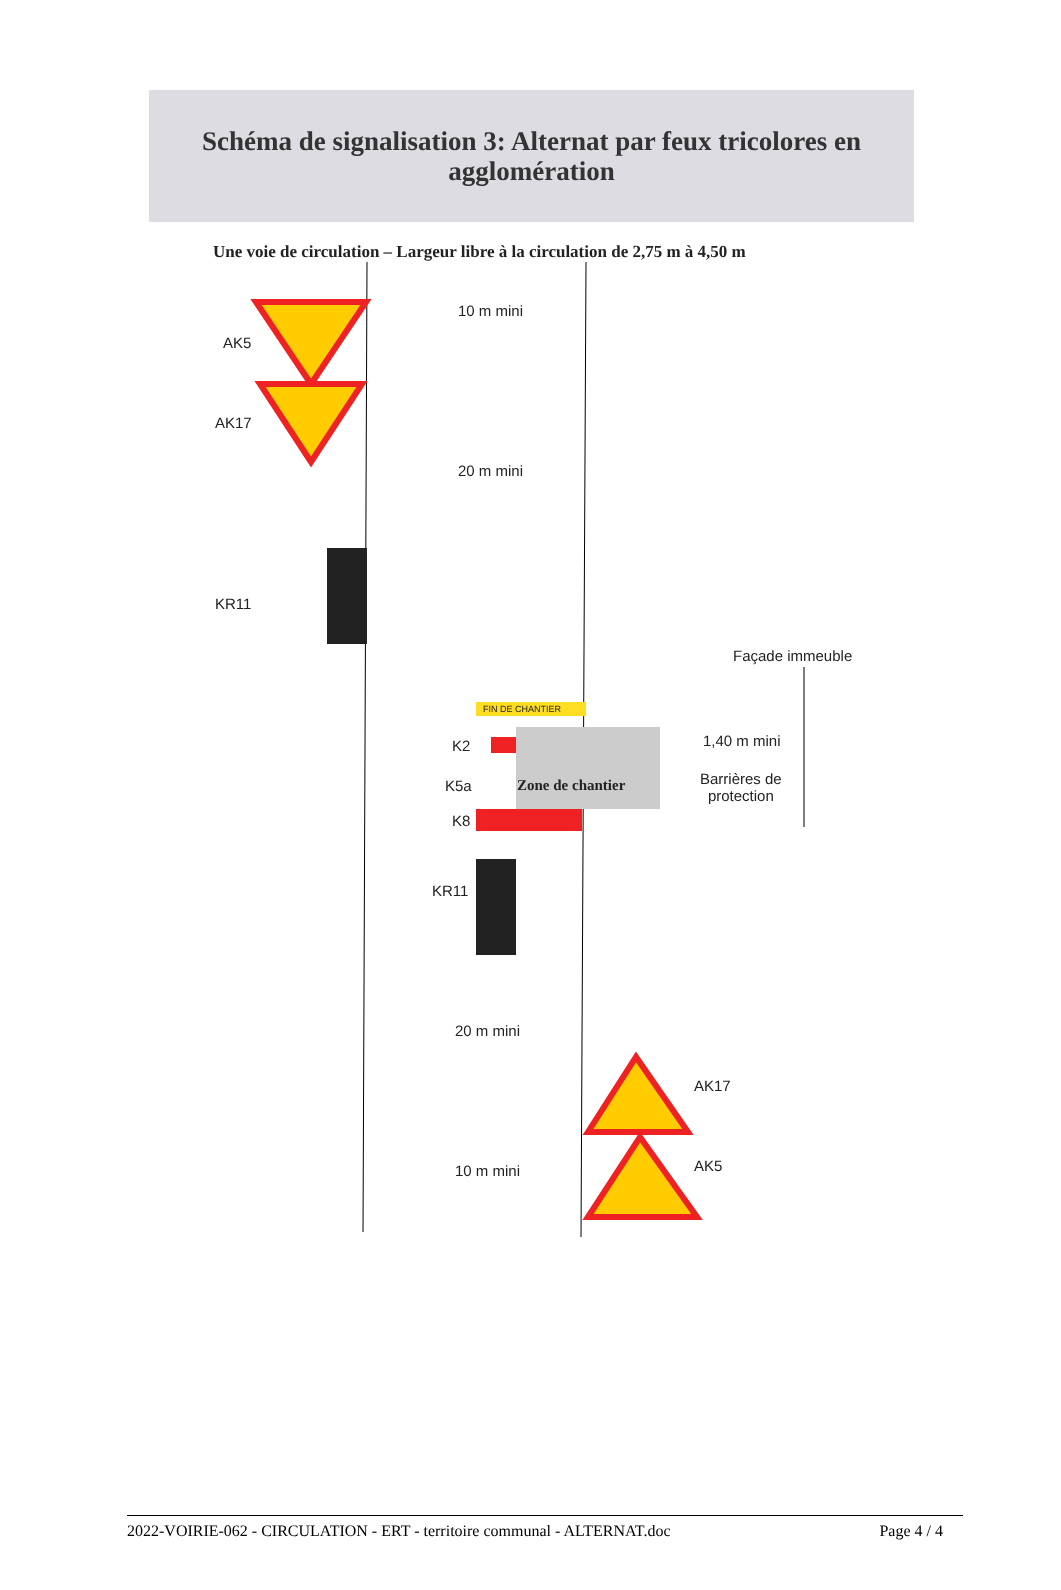Schéma de signalisation 3: Alternat par feux tricolores en
agglomération
Une voie de circulation – Largeur libre à la circulation de 2,75 m à 4,50 m
AK5
AK17
10 m mini
20 m mini
KR11
Façade immeuble
FIN DE CHANTIER
K2 1,40 m mini
K5a Zone de chantier
Barrières de
protection
K8
KR11
20 m mini
AK17
10 m mini AK5
2022-VOIRIE-062 - CIRCULATION - ERT - territoire communal - ALTERNAT.doc Page 4 / 4